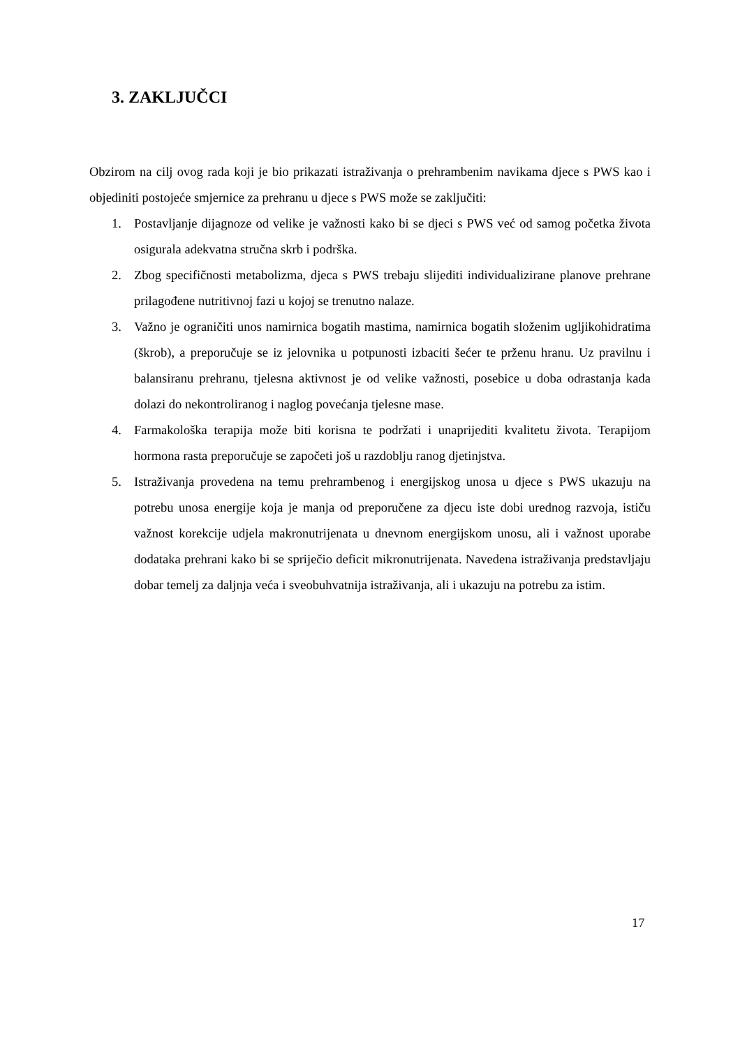3. ZAKLJUČCI
Obzirom na cilj ovog rada koji je bio prikazati istraživanja o prehrambenim navikama djece s PWS kao i objediniti postojeće smjernice za prehranu u djece s PWS može se zaključiti:
1. Postavljanje dijagnoze od velike je važnosti kako bi se djeci s PWS već od samog početka života osigurala adekvatna stručna skrb i podrška.
2. Zbog specifičnosti metabolizma, djeca s PWS trebaju slijediti individualizirane planove prehrane prilagođene nutritivnoj fazi u kojoj se trenutno nalaze.
3. Važno je ograničiti unos namirnica bogatih mastima, namirnica bogatih složenim ugljikohidratima (škrob), a preporučuje se iz jelovnika u potpunosti izbaciti šećer te prženu hranu. Uz pravilnu i balansiranu prehranu, tjelesna aktivnost je od velike važnosti, posebice u doba odrastanja kada dolazi do nekontroliranog i naglog povećanja tjelesne mase.
4. Farmakološka terapija može biti korisna te podržati i unaprijediti kvalitetu života. Terapijom hormona rasta preporučuje se započeti još u razdoblju ranog djetinjstva.
5. Istraživanja provedena na temu prehrambenog i energijskog unosa u djece s PWS ukazuju na potrebu unosa energije koja je manja od preporučene za djecu iste dobi urednog razvoja, ističu važnost korekcije udjela makronutrijenata u dnevnom energijskom unosu, ali i važnost uporabe dodataka prehrani kako bi se spriječio deficit mikronutrijenata. Navedena istraživanja predstavljaju dobar temelj za daljnja veća i sveobuhvatnija istraživanja, ali i ukazuju na potrebu za istim.
17